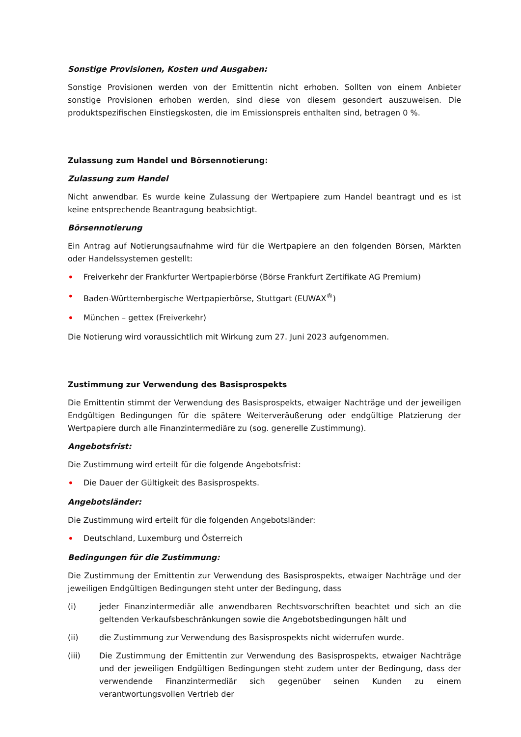Sonstige Provisionen, Kosten und Ausgaben:
Sonstige Provisionen werden von der Emittentin nicht erhoben. Sollten von einem Anbieter sonstige Provisionen erhoben werden, sind diese von diesem gesondert auszuweisen. Die produktspezifischen Einstiegskosten, die im Emissionspreis enthalten sind, betragen 0 %.
Zulassung zum Handel und Börsennotierung:
Zulassung zum Handel
Nicht anwendbar. Es wurde keine Zulassung der Wertpapiere zum Handel beantragt und es ist keine entsprechende Beantragung beabsichtigt.
Börsennotierung
Ein Antrag auf Notierungsaufnahme wird für die Wertpapiere an den folgenden Börsen, Märkten oder Handelssystemen gestellt:
• Freiverkehr der Frankfurter Wertpapierbörse (Börse Frankfurt Zertifikate AG Premium)
• Baden-Württembergische Wertpapierbörse, Stuttgart (EUWAX<sup>®</sup>)
• München – gettex (Freiverkehr)
Die Notierung wird voraussichtlich mit Wirkung zum 27. Juni 2023 aufgenommen.
Zustimmung zur Verwendung des Basisprospekts
Die Emittentin stimmt der Verwendung des Basisprospekts, etwaiger Nachträge und der jeweiligen Endgültigen Bedingungen für die spätere Weiterveräußerung oder endgültige Platzierung der Wertpapiere durch alle Finanzintermediäre zu (sog. generelle Zustimmung).
Angebotsfrist:
Die Zustimmung wird erteilt für die folgende Angebotsfrist:
• Die Dauer der Gültigkeit des Basisprospekts.
Angebotsländer:
Die Zustimmung wird erteilt für die folgenden Angebotsländer:
• Deutschland, Luxemburg und Österreich
Bedingungen für die Zustimmung:
Die Zustimmung der Emittentin zur Verwendung des Basisprospekts, etwaiger Nachträge und der jeweiligen Endgültigen Bedingungen steht unter der Bedingung, dass
(i) jeder Finanzintermediär alle anwendbaren Rechtsvorschriften beachtet und sich an die geltenden Verkaufsbeschränkungen sowie die Angebotsbedingungen hält und
(ii) die Zustimmung zur Verwendung des Basisprospekts nicht widerrufen wurde.
(iii) Die Zustimmung der Emittentin zur Verwendung des Basisprospekts, etwaiger Nachträge und der jeweiligen Endgültigen Bedingungen steht zudem unter der Bedingung, dass der verwendende Finanzintermediär sich gegenüber seinen Kunden zu einem verantwortungsvollen Vertrieb der